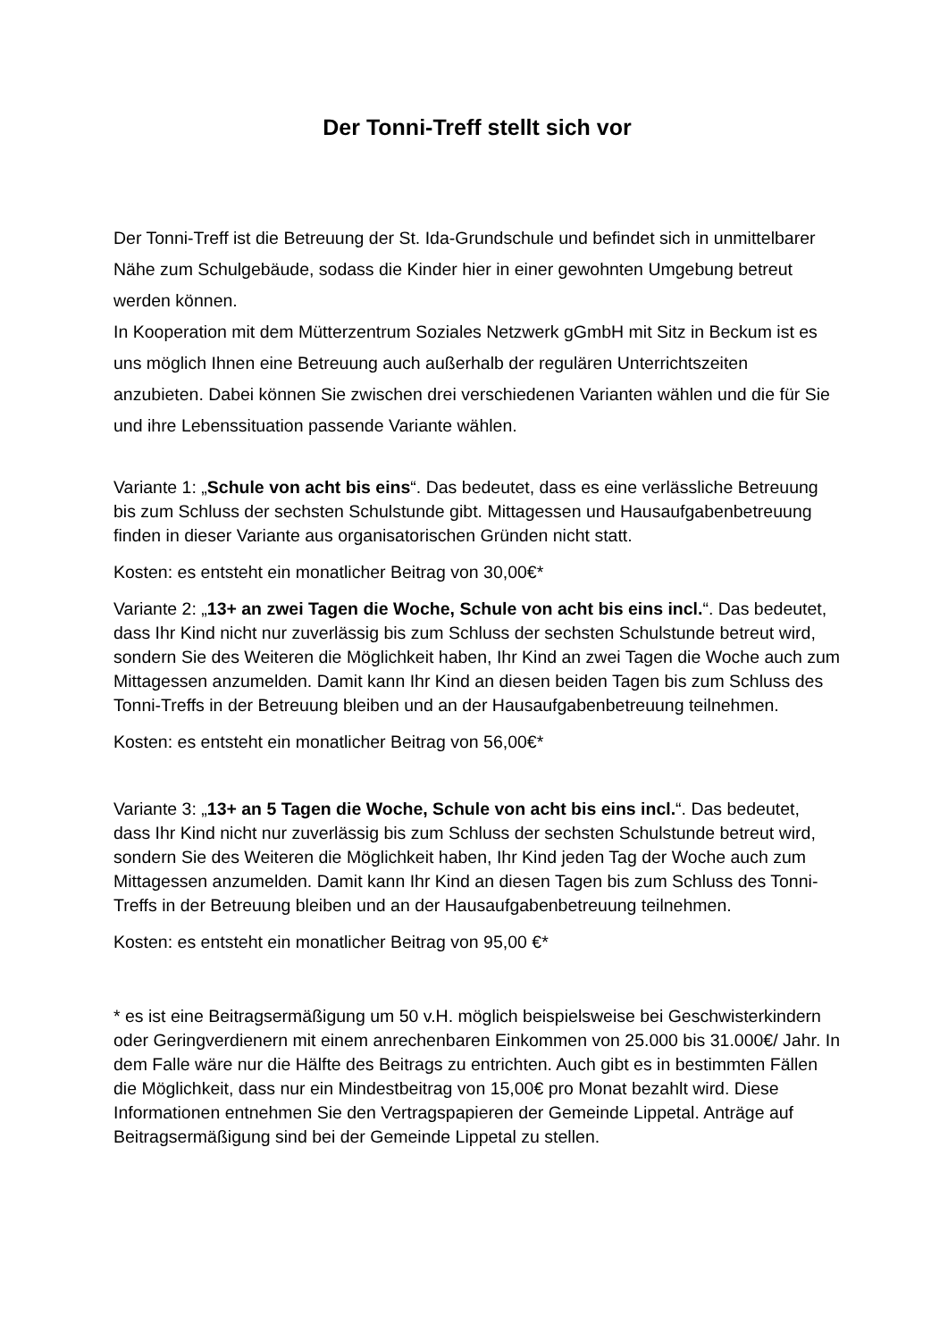Der Tonni-Treff stellt sich vor
Der Tonni-Treff ist die Betreuung der St. Ida-Grundschule und befindet sich in unmittelbarer Nähe zum Schulgebäude, sodass die Kinder hier in einer gewohnten Umgebung betreut werden können.
In Kooperation mit dem Mütterzentrum Soziales Netzwerk gGmbH mit Sitz in Beckum ist es uns möglich Ihnen eine Betreuung auch außerhalb der regulären Unterrichtszeiten anzubieten. Dabei können Sie zwischen drei verschiedenen Varianten wählen und die für Sie und ihre Lebenssituation passende Variante wählen.
Variante 1: „Schule von acht bis eins“. Das bedeutet, dass es eine verlässliche Betreuung bis zum Schluss der sechsten Schulstunde gibt. Mittagessen und Hausaufgabenbetreuung finden in dieser Variante aus organisatorischen Gründen nicht statt.
Kosten: es entsteht ein monatlicher Beitrag von 30,00€*
Variante 2: „13+ an zwei Tagen die Woche, Schule von acht bis eins incl.“. Das bedeutet, dass Ihr Kind nicht nur zuverlässig bis zum Schluss der sechsten Schulstunde betreut wird, sondern Sie des Weiteren die Möglichkeit haben, Ihr Kind an zwei Tagen die Woche auch zum Mittagessen anzumelden. Damit kann Ihr Kind an diesen beiden Tagen bis zum Schluss des Tonni-Treffs in der Betreuung bleiben und an der Hausaufgabenbetreuung teilnehmen.
Kosten: es entsteht ein monatlicher Beitrag von 56,00€*
Variante 3: „13+ an 5 Tagen die Woche, Schule von acht bis eins incl.“. Das bedeutet, dass Ihr Kind nicht nur zuverlässig bis zum Schluss der sechsten Schulstunde betreut wird, sondern Sie des Weiteren die Möglichkeit haben, Ihr Kind jeden Tag der Woche auch zum Mittagessen anzumelden. Damit kann Ihr Kind an diesen Tagen bis zum Schluss des Tonni- Treffs in der Betreuung bleiben und an der Hausaufgabenbetreuung teilnehmen.
Kosten: es entsteht ein monatlicher Beitrag von 95,00 €*
* es ist eine Beitragsermäßigung um 50 v.H. möglich beispielsweise bei Geschwisterkindern oder Geringverdienern mit einem anrechenbaren Einkommen von 25.000 bis 31.000€/ Jahr. In dem Falle wäre nur die Hälfte des Beitrags zu entrichten. Auch gibt es in bestimmten Fällen die Möglichkeit, dass nur ein Mindestbeitrag von 15,00€ pro Monat bezahlt wird. Diese Informationen entnehmen Sie den Vertragspapieren der Gemeinde Lippetal. Anträge auf Beitragsermäßigung sind bei der Gemeinde Lippetal zu stellen.